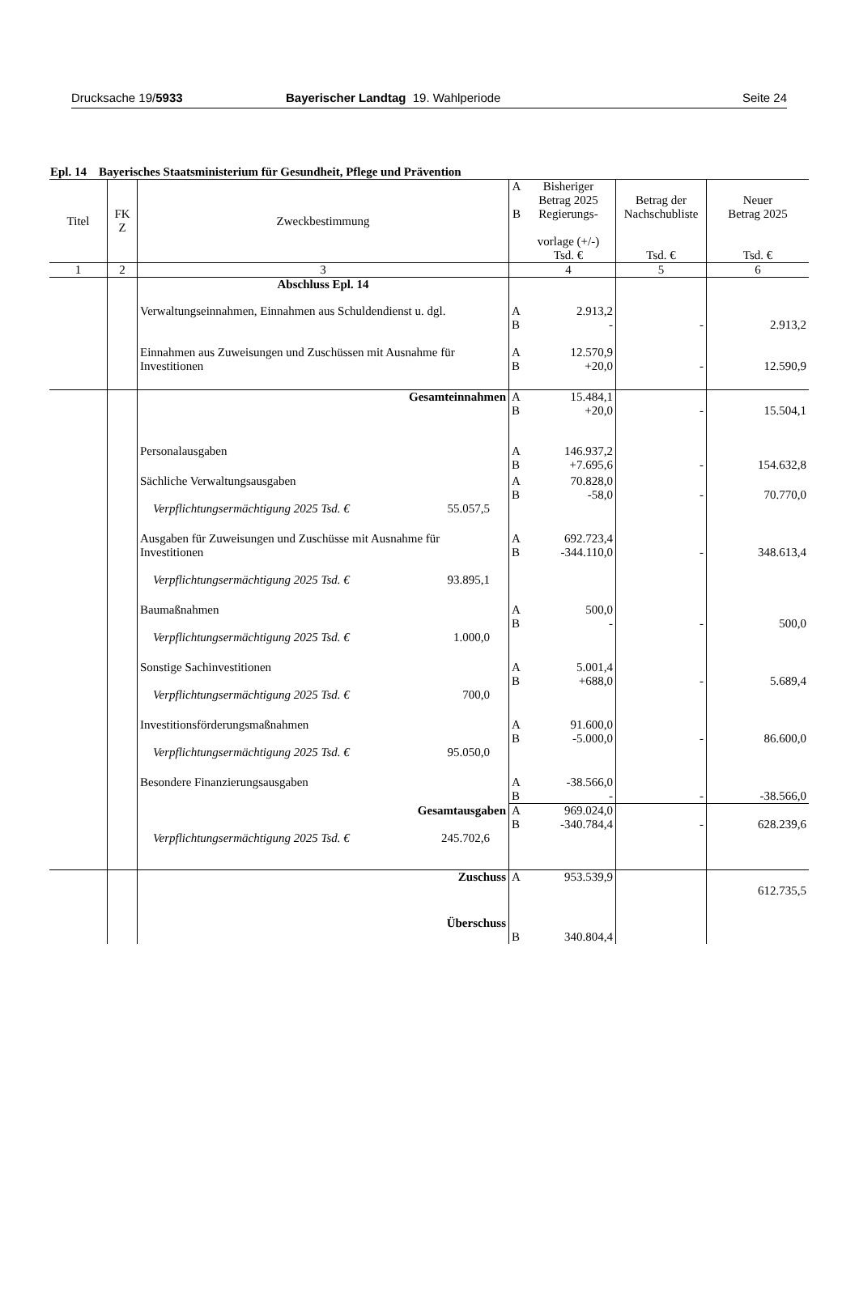Drucksache 19/5933 Bayerischer Landtag 19. Wahlperiode Seite 24
Epl. 14 Bayerisches Staatsministerium für Gesundheit, Pflege und Prävention
| Titel | FK Z | Zweckbestimmung | A B | Bisheriger Betrag 2025 Regierungs- vorlage (+/-) Tsd. € | Betrag der Nachschubliste Tsd. € | Neuer Betrag 2025 Tsd. € |
| --- | --- | --- | --- | --- | --- | --- |
| 1 | 2 | 3 | | 4 | 5 | 6 |
| | | Abschluss Epl. 14 | | | | |
| | | Verwaltungseinnahmen, Einnahmen aus Schuldendienst u. dgl. | A B | 2.913,2 - | - | 2.913,2 |
| | | Einnahmen aus Zuweisungen und Zuschüssen mit Ausnahme für Investitionen | A B | 12.570,9 +20,0 | - | 12.590,9 |
| | | Gesamteinnahmen | A B | 15.484,1 +20,0 | - | 15.504,1 |
| | | Personalausgaben | A B | 146.937,2 +7.695,6 | - | 154.632,8 |
| | | Sächliche Verwaltungsausgaben Verpflichtungsermächtigung 2025 Tsd. € 55.057,5 | A B | 70.828,0 -58,0 | - | 70.770,0 |
| | | Ausgaben für Zuweisungen und Zuschüsse mit Ausnahme für Investitionen Verpflichtungsermächtigung 2025 Tsd. € 93.895,1 | A B | 692.723,4 -344.110,0 | - | 348.613,4 |
| | | Baumaßnahmen Verpflichtungsermächtigung 2025 Tsd. € 1.000,0 | A B | 500,0 - | - | 500,0 |
| | | Sonstige Sachinvestitionen Verpflichtungsermächtigung 2025 Tsd. € 700,0 | A B | 5.001,4 +688,0 | - | 5.689,4 |
| | | Investitionsförderungsmaßnahmen Verpflichtungsermächtigung 2025 Tsd. € 95.050,0 | A B | 91.600,0 -5.000,0 | - | 86.600,0 |
| | | Besondere Finanzierungsausgaben | A B | -38.566,0 - | - | -38.566,0 |
| | | Gesamtausgaben Verpflichtungsermächtigung 2025 Tsd. € 245.702,6 | A B | 969.024,0 -340.784,4 | - | 628.239,6 |
| | | Zuschuss | A | 953.539,9 | | 612.735,5 |
| | | Überschuss | B | 340.804,4 | | |